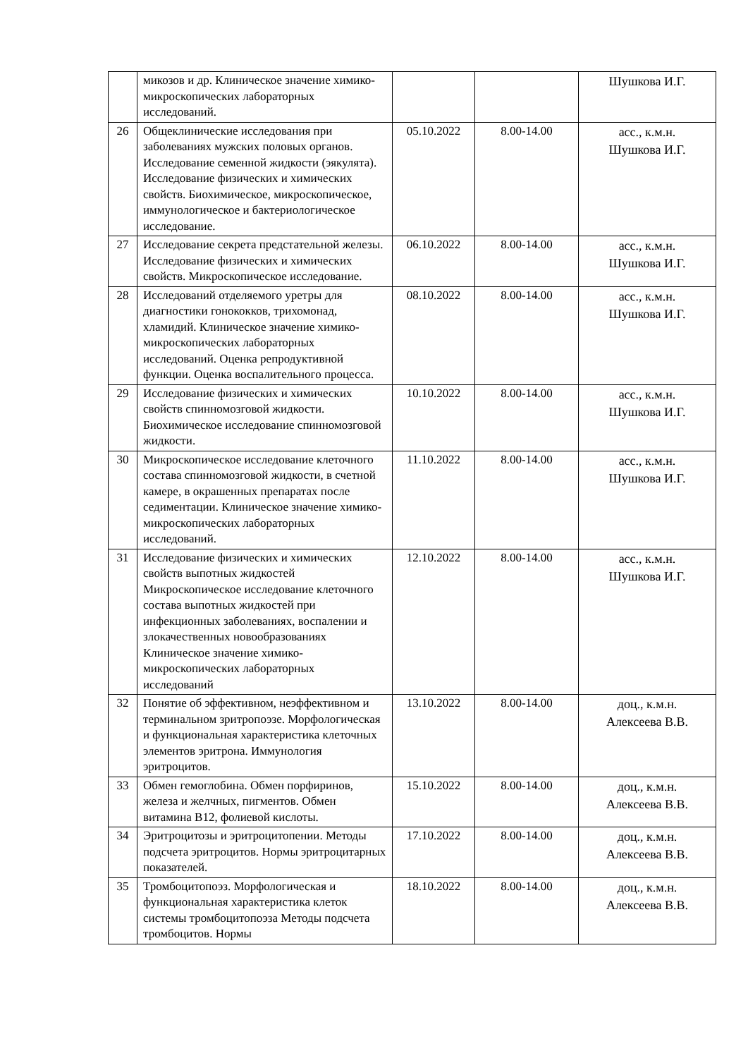| | микозов и др. Клиническое значение химико-микроскопических лабораторных исследований. | | | Шушкова И.Г. |
| 26 | Общеклинические исследования при заболеваниях мужских половых органов. Исследование семенной жидкости (эякулята). Исследование физических и химических свойств. Биохимическое, микроскопическое, иммунологическое и бактериологическое исследование. | 05.10.2022 | 8.00-14.00 | асс., к.м.н. Шушкова И.Г. |
| 27 | Исследование секрета предстательной железы. Исследование физических и химических свойств. Микроскопическое исследование. | 06.10.2022 | 8.00-14.00 | асс., к.м.н. Шушкова И.Г. |
| 28 | Исследований отделяемого уретры для диагностики гонококков, трихомонад, хламидий. Клиническое значение химико-микроскопических лабораторных исследований. Оценка репродуктивной функции. Оценка воспалительного процесса. | 08.10.2022 | 8.00-14.00 | асс., к.м.н. Шушкова И.Г. |
| 29 | Исследование физических и химических свойств спинномозговой жидкости. Биохимическое исследование спинномозговой жидкости. | 10.10.2022 | 8.00-14.00 | асс., к.м.н. Шушкова И.Г. |
| 30 | Микроскопическое исследование клеточного состава спинномозговой жидкости, в счетной камере, в окрашенных препаратах после седиментации. Клиническое значение химико-микроскопических лабораторных исследований. | 11.10.2022 | 8.00-14.00 | асс., к.м.н. Шушкова И.Г. |
| 31 | Исследование физических и химических свойств выпотных жидкостей Микроскопическое исследование клеточного состава выпотных жидкостей при инфекционных заболеваниях, воспалении и злокачественных новообразованиях Клиническое значение химико-микроскопических лабораторных исследований | 12.10.2022 | 8.00-14.00 | асс., к.м.н. Шушкова И.Г. |
| 32 | Понятие об эффективном, неэффективном и терминальном зритропоэзе. Морфологическая и функциональная характеристика клеточных элементов эритрона. Иммунология эритроцитов. | 13.10.2022 | 8.00-14.00 | доц., к.м.н. Алексеева В.В. |
| 33 | Обмен гемоглобина. Обмен порфиринов, железа и желчных, пигментов. Обмен витамина В12, фолиевой кислоты. | 15.10.2022 | 8.00-14.00 | доц., к.м.н. Алексеева В.В. |
| 34 | Эритроцитозы и эритроцитопении. Методы подсчета эритроцитов. Нормы эритроцитарных показателей. | 17.10.2022 | 8.00-14.00 | доц., к.м.н. Алексеева В.В. |
| 35 | Тромбоцитопоэз. Морфологическая и функциональная характеристика клеток системы тромбоцитопоэза Методы подсчета тромбоцитов. Нормы | 18.10.2022 | 8.00-14.00 | доц., к.м.н. Алексеева В.В. |